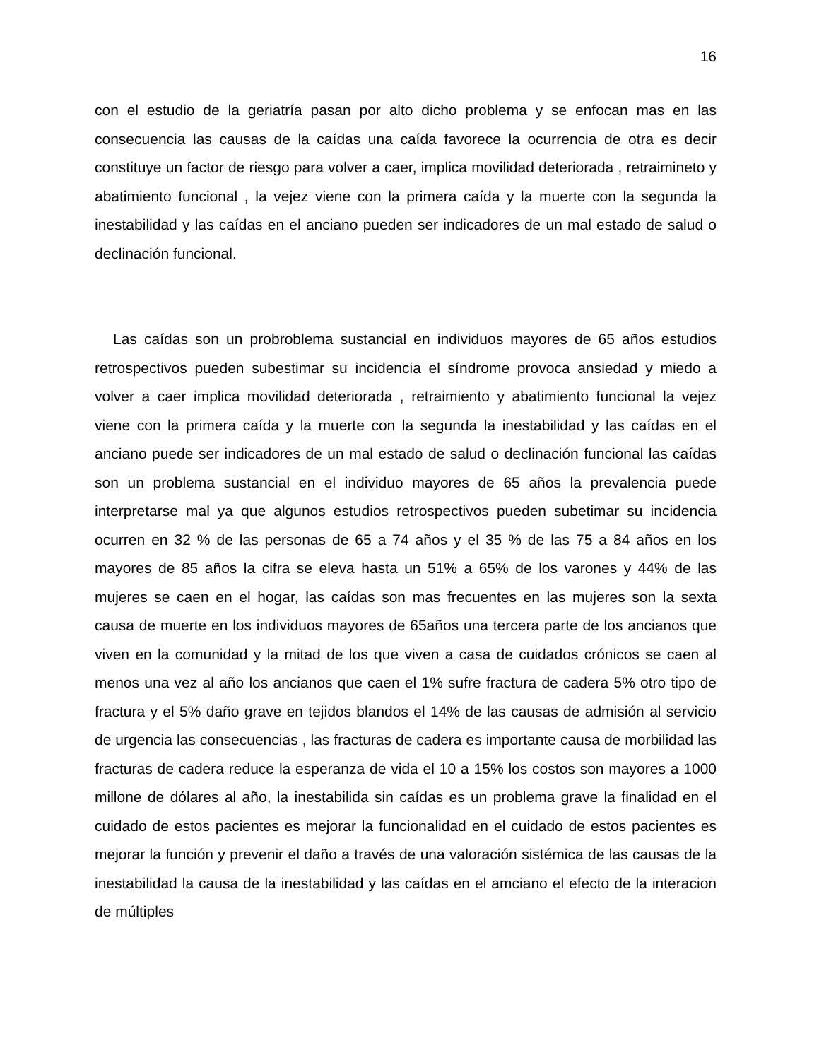16
con el estudio de la geriatría pasan por alto dicho problema y se enfocan mas en las consecuencia las causas de la caídas una caída favorece la ocurrencia de otra es decir constituye un factor de riesgo para volver a caer, implica movilidad deteriorada , retraimineto y abatimiento funcional , la vejez viene con la primera caída y la muerte con la segunda la inestabilidad y las caídas en el anciano pueden ser indicadores de un mal estado de salud o declinación funcional.
Las caídas son un probroblema sustancial en individuos mayores de 65 años estudios retrospectivos pueden subestimar su incidencia el síndrome provoca ansiedad y miedo a volver a caer implica movilidad deteriorada , retraimiento y abatimiento funcional la vejez viene con la primera caída y la muerte con la segunda la inestabilidad y las caídas en el anciano puede ser indicadores de un mal estado de salud o declinación funcional las caídas son un problema sustancial en el individuo mayores de 65 años la prevalencia puede interpretarse mal ya que algunos estudios retrospectivos pueden subetimar su incidencia ocurren en 32 % de las personas de 65 a 74 años y el 35 % de las 75 a 84 años en los mayores de 85 años la cifra se eleva hasta un 51% a 65% de los varones y 44% de las mujeres se caen en el hogar, las caídas son mas frecuentes en las mujeres son la sexta causa de muerte en los individuos mayores de 65años una tercera parte de los ancianos que viven en la comunidad y la mitad de los que viven a casa de cuidados crónicos se caen al menos una vez al año los ancianos que caen el 1% sufre fractura de cadera 5% otro tipo de fractura y el 5% daño grave en tejidos blandos el 14% de las causas de admisión al servicio de urgencia las consecuencias , las fracturas de cadera es importante causa de morbilidad las fracturas de cadera reduce la esperanza de vida el 10 a 15% los costos son mayores a 1000 millone de dólares al año, la inestabilida sin caídas es un problema grave la finalidad en el cuidado de estos pacientes es mejorar la funcionalidad en el cuidado de estos pacientes es mejorar la función y prevenir el daño a través de una valoración sistémica de las causas de la inestabilidad la causa de la inestabilidad y las caídas en el amciano el efecto de la interacion de múltiples